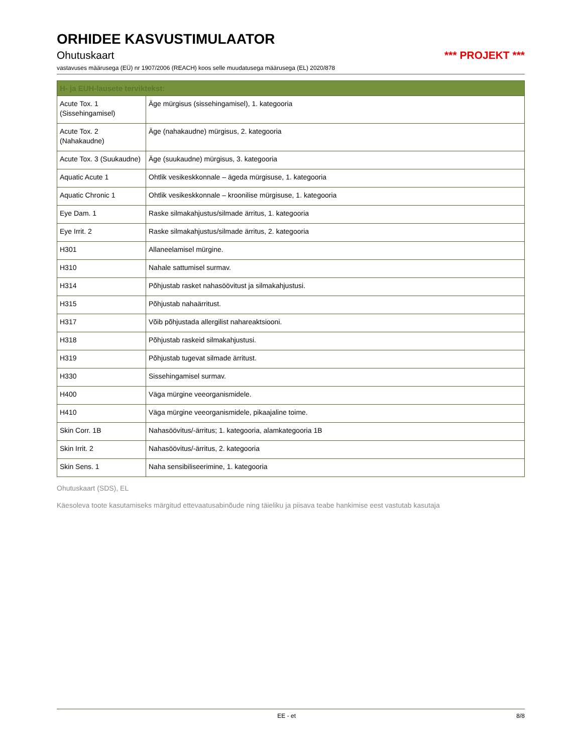ORHIDEE KASVUSTIMULAATOR
Ohutuskaart *** PROJEKT ***
vastavuses määrusega (EÜ) nr 1907/2006 (REACH) koos selle muudatusega määrusega (EL) 2020/878
| H- ja EUH-lausete terviktekst: | |
| --- | --- |
| Acute Tox. 1 (Sissehingamisel) | Äge mürgisus (sissehingamisel), 1. kategooria |
| Acute Tox. 2 (Nahakaudne) | Äge (nahakaudne) mürgisus, 2. kategooria |
| Acute Tox. 3 (Suukaudne) | Äge (suukaudne) mürgisus, 3. kategooria |
| Aquatic Acute 1 | Ohtlik vesikeskkonnale – ägeda mürgisuse, 1. kategooria |
| Aquatic Chronic 1 | Ohtlik vesikeskkonnale – kroonilise mürgisuse, 1. kategooria |
| Eye Dam. 1 | Raske silmakahjustus/silmade ärritus, 1. kategooria |
| Eye Irrit. 2 | Raske silmakahjustus/silmade ärritus, 2. kategooria |
| H301 | Allaneelamisel mürgine. |
| H310 | Nahale sattumisel surmav. |
| H314 | Põhjustab rasket nahasöövitust ja silmakahjustusi. |
| H315 | Põhjustab nahaärritust. |
| H317 | Võib põhjustada allergilist nahareaktsiooni. |
| H318 | Põhjustab raskeid silmakahjustusi. |
| H319 | Põhjustab tugevat silmade ärritust. |
| H330 | Sissehingamisel surmav. |
| H400 | Väga mürgine veeorganismidele. |
| H410 | Väga mürgine veeorganismidele, pikaajaline toime. |
| Skin Corr. 1B | Nahasöövitus/-ärritus; 1. kategooria, alamkategooria 1B |
| Skin Irrit. 2 | Nahasöövitus/-ärritus, 2. kategooria |
| Skin Sens. 1 | Naha sensibiliseerimine, 1. kategooria |
Ohutuskaart (SDS), EL
Käesoleva toote kasutamiseks märgitud ettevaatusabinõude ning täieliku ja piisava teabe hankimise eest vastutab kasutaja
EE - et 8/8